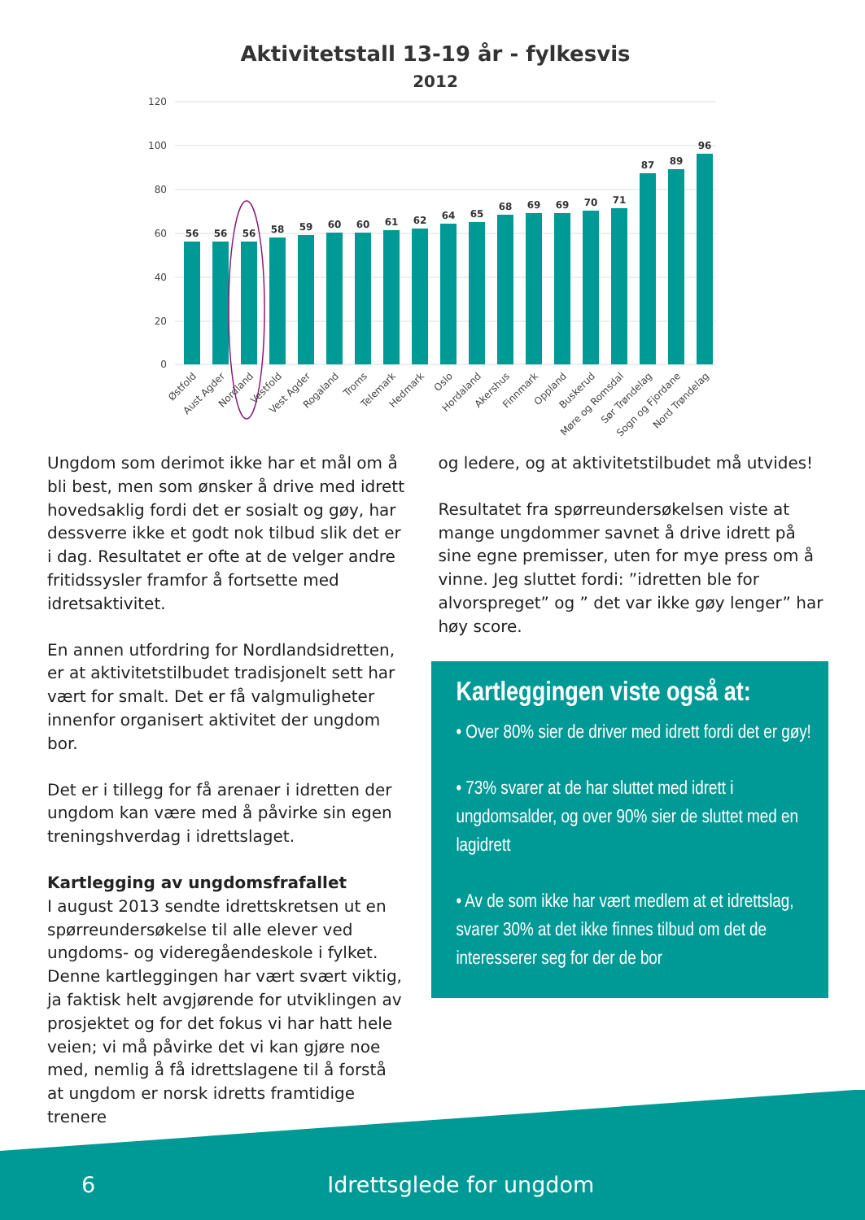Aktivitetstall 13-19 år - fylkesvis
2012
120
100
80
60
40
20
0
56
56
56
58
59
60
60
61
62
64
65
68
69
69
70
71
87
89
96
Østfold
Aust Agder
Nordland
Vestfold
Vest Agder
Rogaland
Troms
Telemark
Hedmark
Oslo
Hordaland
Akershus
Finnmark
Oppland
Buskerud
Møre og Romsdal
Sør Trøndelag
Sogn og Fjordane
Nord Trøndelag
Ungdom som derimot ikke har et mål om å bli best, men som ønsker å drive med idrett hovedsaklig fordi det er sosialt og gøy, har dessverre ikke et godt nok tilbud slik det er i dag. Resultatet er ofte at de velger andre fritidssysler framfor å fortsette med idretsaktivitet.
En annen utfordring for Nordlandsidretten, er at aktivitetstilbudet tradisjonelt sett har vært for smalt. Det er få valgmuligheter innenfor organisert aktivitet der ungdom bor.
Det er i tillegg for få arenaer i idretten der ungdom kan være med å påvirke sin egen treningshverdag i idrettslaget.
Kartlegging av ungdomsfrafallet
I august 2013 sendte idrettskretsen ut en spørreundersøkelse til alle elever ved ungdoms- og videregåendeskole i fylket. Denne kartleggingen har vært svært viktig, ja faktisk helt avgjørende for utviklingen av prosjektet og for det fokus vi har hatt hele veien; vi må påvirke det vi kan gjøre noe med, nemlig å få idrettslagene til å forstå at ungdom er norsk idretts framtidige trenere
og ledere, og at aktivitetstilbudet må utvides!
Resultatet fra spørreundersøkelsen viste at mange ungdommer savnet å drive idrett på sine egne premisser, uten for mye press om å vinne. Jeg sluttet fordi: ”idretten ble for alvorspreget” og ” det var ikke gøy lenger” har høy score.
Kartleggingen viste også at:
• Over 80% sier de driver med idrett fordi det er gøy!
• 73% svarer at de har sluttet med idrett i ungdomsalder, og over 90% sier de sluttet med en lagidrett
• Av de som ikke har vært medlem at et idrettslag, svarer 30% at det ikke finnes tilbud om det de interesserer seg for der de bor
6 Idrettsglede for ungdom